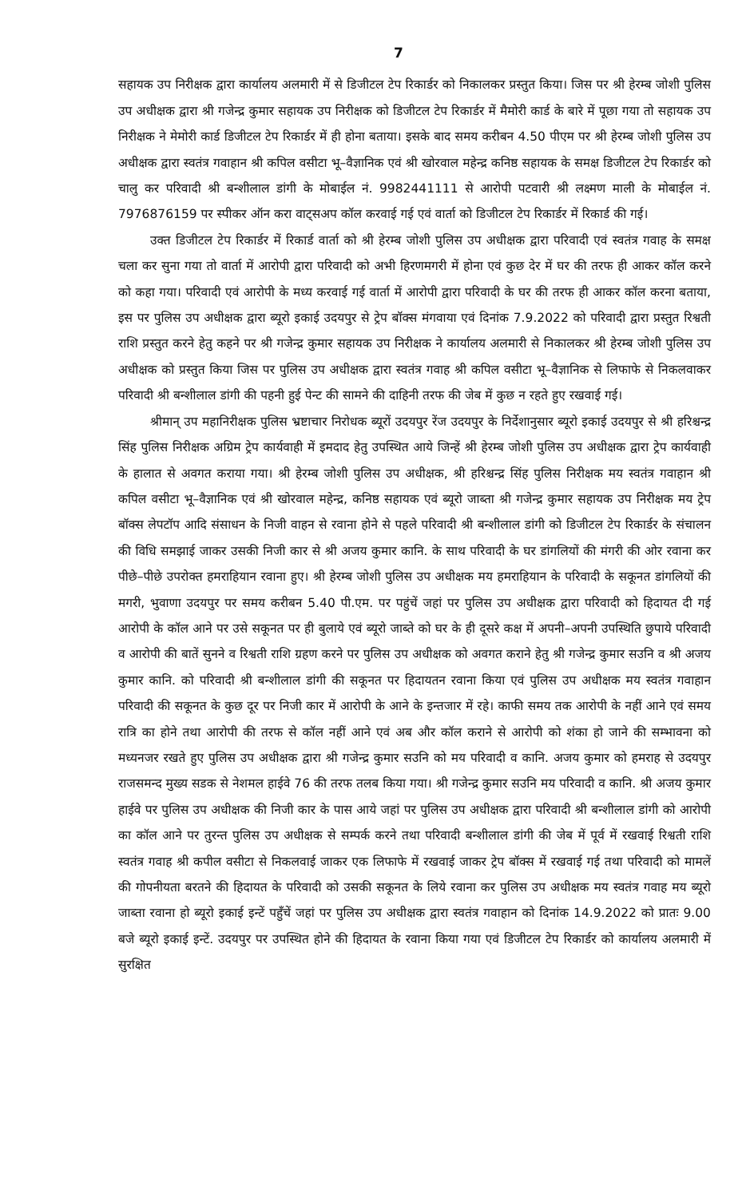7
सहायक उप निरीक्षक द्वारा कार्यालय अलमारी में से डिजीटल टेप रिकार्डर को निकालकर प्रस्तुत किया। जिस पर श्री हेरम्ब जोशी पुलिस उप अधीक्षक द्वारा श्री गजेन्द्र कुमार सहायक उप निरीक्षक को डिजीटल टेप रिकार्डर में मैमोरी कार्ड के बारे में पूछा गया तो सहायक उप निरीक्षक ने मेमोरी कार्ड डिजीटल टेप रिकार्डर में ही होना बताया। इसके बाद समय करीबन 4.50 पीएम पर श्री हेरम्ब जोशी पुलिस उप अधीक्षक द्वारा स्वतंत्र गवाहान श्री कपिल वसीटा भू–वैज्ञानिक एवं श्री खोरवाल महेन्द्र कनिष्ठ सहायक के समक्ष डिजीटल टेप रिकार्डर को चालु कर परिवादी श्री बन्शीलाल डांगी के मोबाईल नं. 9982441111 से आरोपी पटवारी श्री लक्ष्मण माली के मोबाईल नं. 7976876159 पर स्पीकर ऑन करा वाट्सअप कॉल करवाई गई एवं वार्ता को डिजीटल टेप रिकार्डर में रिकार्ड की गई।
उक्त डिजीटल टेप रिकार्डर में रिकार्ड वार्ता को श्री हेरम्ब जोशी पुलिस उप अधीक्षक द्वारा परिवादी एवं स्वतंत्र गवाह के समक्ष चला कर सुना गया तो वार्ता में आरोपी द्वारा परिवादी को अभी हिरणमगरी में होना एवं कुछ देर में घर की तरफ ही आकर कॉल करने को कहा गया। परिवादी एवं आरोपी के मध्य करवाई गई वार्ता में आरोपी द्वारा परिवादी के घर की तरफ ही आकर कॉल करना बताया, इस पर पुलिस उप अधीक्षक द्वारा ब्यूरो इकाई उदयपुर से ट्रेप बॉक्स मंगवाया एवं दिनांक 7.9.2022 को परिवादी द्वारा प्रस्तुत रिश्वती राशि प्रस्तुत करने हेतु कहने पर श्री गजेन्द्र कुमार सहायक उप निरीक्षक ने कार्यालय अलमारी से निकालकर श्री हेरम्ब जोशी पुलिस उप अधीक्षक को प्रस्तुत किया जिस पर पुलिस उप अधीक्षक द्वारा स्वतंत्र गवाह श्री कपिल वसीटा भू–वैज्ञानिक से लिफाफे से निकलवाकर परिवादी श्री बन्शीलाल डांगी की पहनी हुई पेन्ट की सामने की दाहिनी तरफ की जेब में कुछ न रहते हुए रखवाई गई।
श्रीमान् उप महानिरीक्षक पुलिस भ्रष्टाचार निरोधक ब्यूरों उदयपुर रेंज उदयपुर के निर्देशानुसार ब्यूरो इकाई उदयपुर से श्री हरिश्चन्द्र सिंह पुलिस निरीक्षक अग्रिम ट्रेप कार्यवाही में इमदाद हेतु उपस्थित आये जिन्हें श्री हेरम्ब जोशी पुलिस उप अधीक्षक द्वारा ट्रेप कार्यवाही के हालात से अवगत कराया गया। श्री हेरम्ब जोशी पुलिस उप अधीक्षक, श्री हरिश्चन्द्र सिंह पुलिस निरीक्षक मय स्वतंत्र गवाहान श्री कपिल वसीटा भू–वैज्ञानिक एवं श्री खोरवाल महेन्द्र, कनिष्ठ सहायक एवं ब्यूरो जाब्ता श्री गजेन्द्र कुमार सहायक उप निरीक्षक मय ट्रेप बॉक्स लेपटॉप आदि संसाधन के निजी वाहन से रवाना होने से पहले परिवादी श्री बन्शीलाल डांगी को डिजीटल टेप रिकार्डर के संचालन की विधि समझाई जाकर उसकी निजी कार से श्री अजय कुमार कानि. के साथ परिवादी के घर डांगलियों की मंगरी की ओर रवाना कर पीछे–पीछे उपरोक्त हमराहियान रवाना हुए। श्री हेरम्ब जोशी पुलिस उप अधीक्षक मय हमराहियान के परिवादी के सकूनत डांगलियों की मगरी, भुवाणा उदयपुर पर समय करीबन 5.40 पी.एम. पर पहुंचें जहां पर पुलिस उप अधीक्षक द्वारा परिवादी को हिदायत दी गई आरोपी के कॉल आने पर उसे सकूनत पर ही बुलाये एवं ब्यूरो जाब्ते को घर के ही दूसरे कक्ष में अपनी–अपनी उपस्थिति छुपाये परिवादी व आरोपी की बातें सुनने व रिश्वती राशि ग्रहण करने पर पुलिस उप अधीक्षक को अवगत कराने हेतु श्री गजेन्द्र कुमार सउनि व श्री अजय कुमार कानि. को परिवादी श्री बन्शीलाल डांगी की सकूनत पर हिदायतन रवाना किया एवं पुलिस उप अधीक्षक मय स्वतंत्र गवाहान परिवादी की सकूनत के कुछ दूर पर निजी कार में आरोपी के आने के इन्तजार में रहे। काफी समय तक आरोपी के नहीं आने एवं समय रात्रि का होने तथा आरोपी की तरफ से कॉल नहीं आने एवं अब और कॉल कराने से आरोपी को शंका हो जाने की सम्भावना को मध्यनजर रखते हुए पुलिस उप अधीक्षक द्वारा श्री गजेन्द्र कुमार सउनि को मय परिवादी व कानि. अजय कुमार को हमराह से उदयपुर राजसमन्द मुख्य सडक से नेशमल हाईवे 76 की तरफ तलब किया गया। श्री गजेन्द्र कुमार सउनि मय परिवादी व कानि. श्री अजय कुमार हाईवे पर पुलिस उप अधीक्षक की निजी कार के पास आये जहां पर पुलिस उप अधीक्षक द्वारा परिवादी श्री बन्शीलाल डांगी को आरोपी का कॉल आने पर तुरन्त पुलिस उप अधीक्षक से सम्पर्क करने तथा परिवादी बन्शीलाल डांगी की जेब में पूर्व में रखवाई रिश्वती राशि स्वतंत्र गवाह श्री कपील वसीटा से निकलवाई जाकर एक लिफाफे में रखवाई जाकर ट्रेप बॉक्स में रखवाई गई तथा परिवादी को मामलें की गोपनीयता बरतने की हिदायत के परिवादी को उसकी सकूनत के लिये रवाना कर पुलिस उप अधीक्षक मय स्वतंत्र गवाह मय ब्यूरो जाब्ता रवाना हो ब्यूरो इकाई इन्टें पहुँचें जहां पर पुलिस उप अधीक्षक द्वारा स्वतंत्र गवाहान को दिनांक 14.9.2022 को प्रातः 9.00 बजे ब्यूरो इकाई इन्टें. उदयपुर पर उपस्थित होने की हिदायत के रवाना किया गया एवं डिजीटल टेप रिकार्डर को कार्यालय अलमारी में सुरक्षित